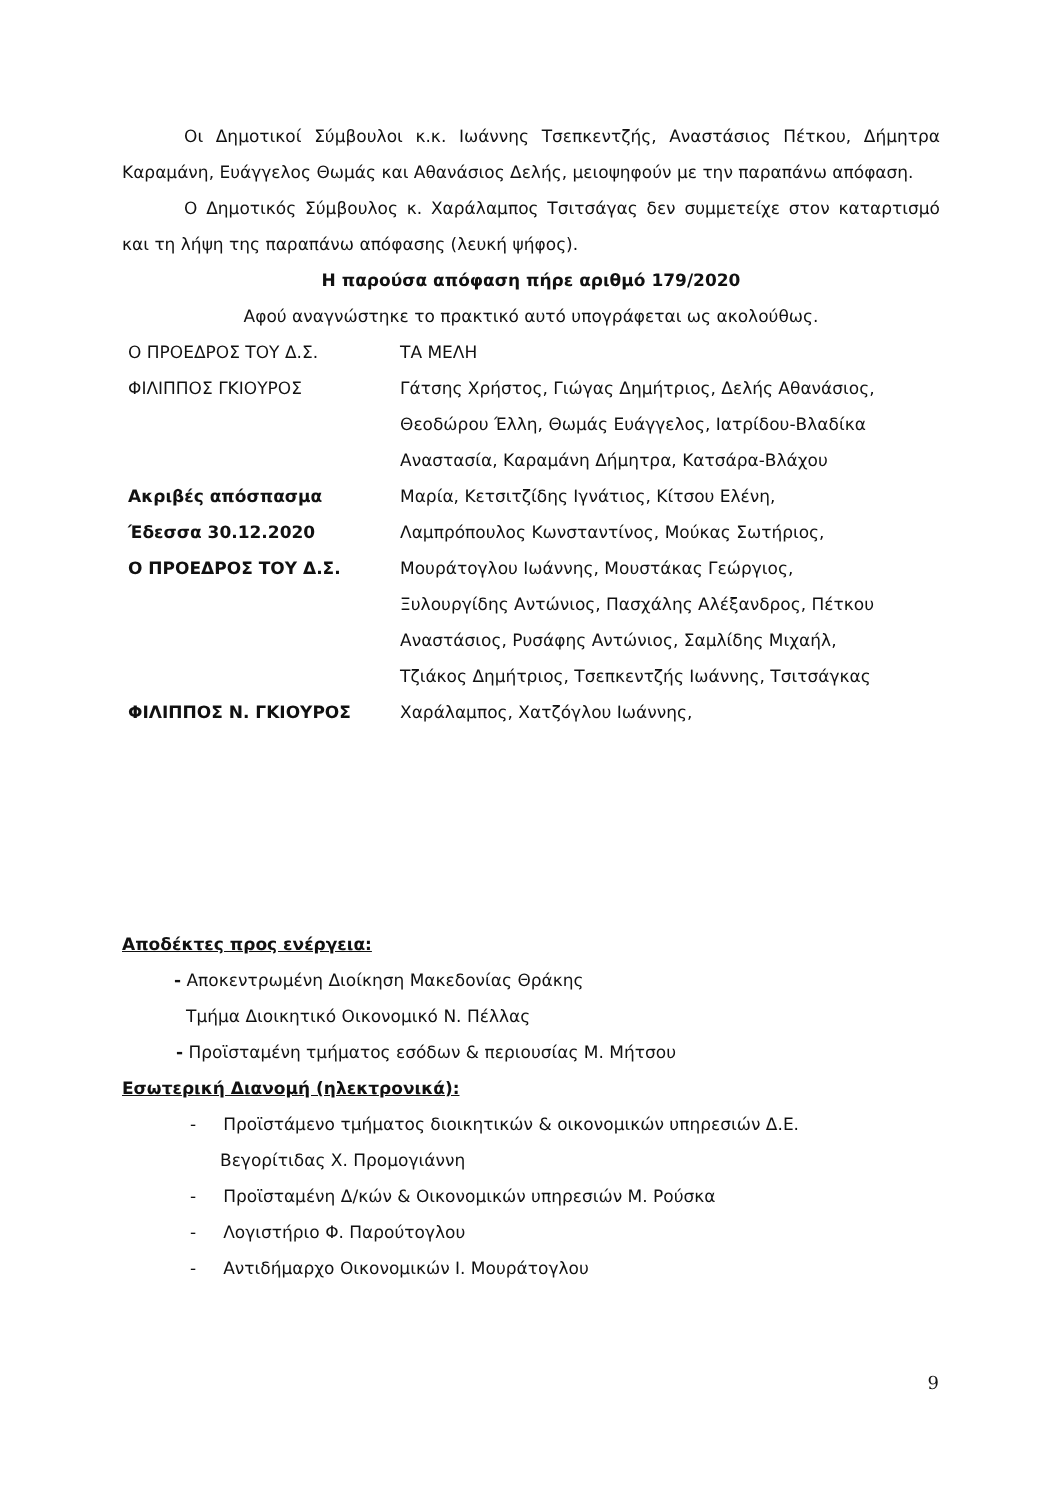Οι Δημοτικοί Σύμβουλοι κ.κ. Ιωάννης Τσεπκεντζής, Αναστάσιος Πέτκου, Δήμητρα Καραμάνη, Ευάγγελος Θωμάς και Αθανάσιος Δελής, μειοψηφούν με την παραπάνω απόφαση.
Ο Δημοτικός Σύμβουλος κ. Χαράλαμπος Τσιτσάγας δεν συμμετείχε στον καταρτισμό και τη λήψη της παραπάνω απόφασης (λευκή ψήφος).
Η παρούσα απόφαση πήρε αριθμό 179/2020
Αφού αναγνώστηκε το πρακτικό αυτό υπογράφεται ως ακολούθως.
Ο ΠΡΟΕΔΡΟΣ ΤΟΥ Δ.Σ.
ΤΑ ΜΕΛΗ
ΦΙΛΙΠΠΟΣ ΓΚΙΟΥΡΟΣ
Γάτσης Χρήστος, Γιώγας Δημήτριος, Δελής Αθανάσιος,
Θεοδώρου Έλλη, Θωμάς Ευάγγελος, Ιατρίδου-Βλαδίκα
Αναστασία, Καραμάνη Δήμητρα, Κατσάρα-Βλάχου
Ακριβές απόσπασμα
Μαρία, Κετσιτζίδης Ιγνάτιος, Κίτσου Ελένη,
Έδεσσα 30.12.2020
Λαμπρόπουλος Κωνσταντίνος, Μούκας Σωτήριος,
Ο ΠΡΟΕΔΡΟΣ ΤΟΥ Δ.Σ.
Μουράτογλου Ιωάννης, Μουστάκας Γεώργιος,
Ξυλουργίδης Αντώνιος, Πασχάλης Αλέξανδρος, Πέτκου
Αναστάσιος, Ρυσάφης Αντώνιος, Σαμλίδης Μιχαήλ,
Τζιάκος Δημήτριος, Τσεπκεντζής Ιωάννης, Τσιτσάγκας
ΦΙΛΙΠΠΟΣ Ν. ΓΚΙΟΥΡΟΣ
Χαράλαμπος, Χατζόγλου Ιωάννης,
Αποδέκτες προς ενέργεια:
- Αποκεντρωμένη Διοίκηση Μακεδονίας Θράκης
Τμήμα Διοικητικό Οικονομικό Ν. Πέλλας
- Προϊσταμένη τμήματος εσόδων & περιουσίας Μ. Μήτσου
Εσωτερική Διανομή (ηλεκτρονικά):
- Προϊστάμενο τμήματος διοικητικών & οικονομικών υπηρεσιών Δ.Ε.
Βεγορίτιδας Χ. Προμογιάννη
- Προϊσταμένη Δ/κών & Οικονομικών υπηρεσιών Μ. Ρούσκα
- Λογιστήριο Φ. Παρούτογλου
- Αντιδήμαρχο Οικονομικών Ι. Μουράτογλου
9